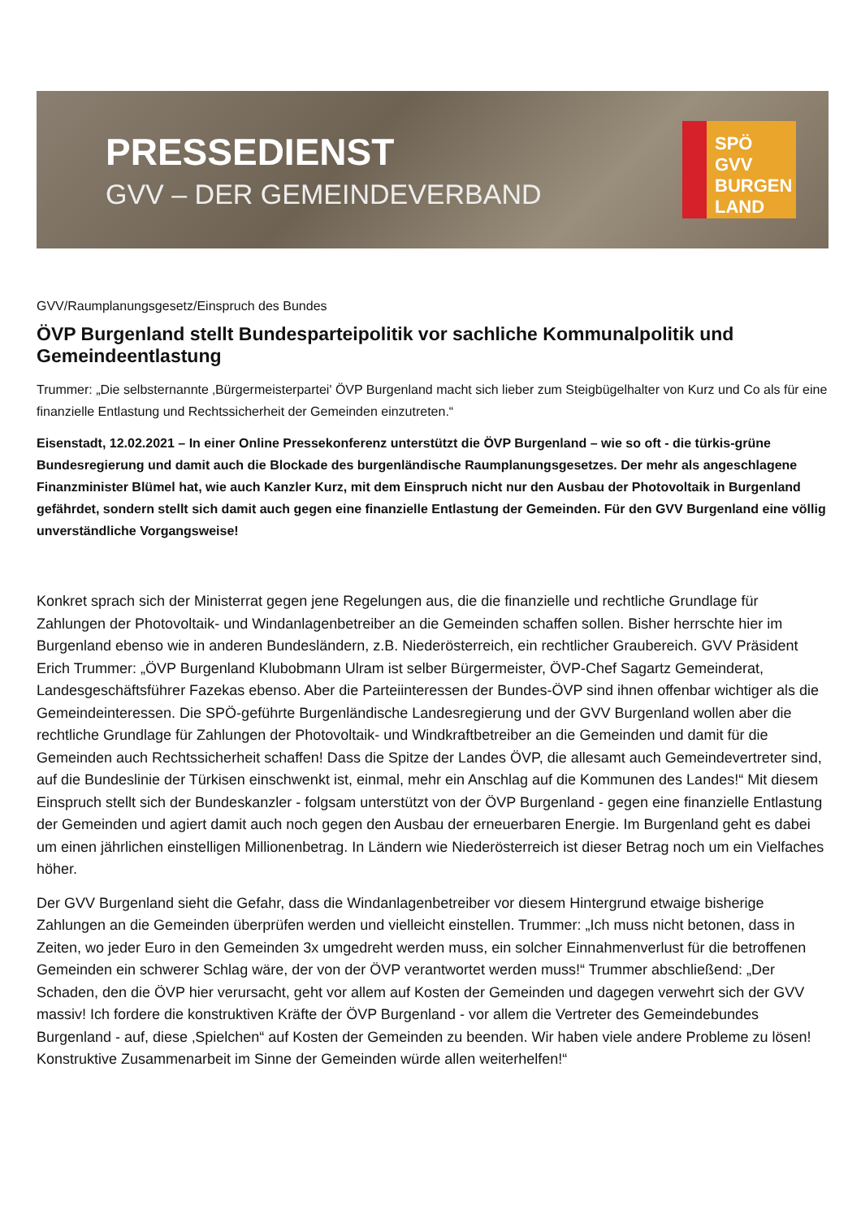PRESSEDIENST
GVV – DER GEMEINDEVERBAND
SPÖ GVV BURGEN LAND
GVV/Raumplanungsgesetz/Einspruch des Bundes
ÖVP Burgenland stellt Bundesparteipolitik vor sachliche Kommunalpolitik und Gemeindeentlastung
Trummer: „Die selbsternannte ‚Bürgermeisterpartei' ÖVP Burgenland macht sich lieber zum Steigbügelhalter von Kurz und Co als für eine finanzielle Entlastung und Rechtssicherheit der Gemeinden einzutreten.“
Eisenstadt, 12.02.2021 – In einer Online Pressekonferenz unterstützt die ÖVP Burgenland – wie so oft - die türkis-grüne Bundesregierung und damit auch die Blockade des burgenländische Raumplanungsgesetzes. Der mehr als angeschlagene Finanzminister Blümel hat, wie auch Kanzler Kurz, mit dem Einspruch nicht nur den Ausbau der Photovoltaik in Burgenland gefährdet, sondern stellt sich damit auch gegen eine finanzielle Entlastung der Gemeinden. Für den GVV Burgenland eine völlig unverständliche Vorgangsweise!
Konkret sprach sich der Ministerrat gegen jene Regelungen aus, die die finanzielle und rechtliche Grundlage für Zahlungen der Photovoltaik- und Windanlagenbetreiber an die Gemeinden schaffen sollen. Bisher herrschte hier im Burgenland ebenso wie in anderen Bundesländern, z.B. Niederösterreich, ein rechtlicher Graubereich. GVV Präsident Erich Trummer: „ÖVP Burgenland Klubobmann Ulram ist selber Bürgermeister, ÖVP-Chef Sagartz Gemeinderat, Landesgeschäftsführer Fazekas ebenso. Aber die Parteiinteressen der Bundes-ÖVP sind ihnen offenbar wichtiger als die Gemeindeinteressen. Die SPÖ-geführte Burgenländische Landesregierung und der GVV Burgenland wollen aber die rechtliche Grundlage für Zahlungen der Photovoltaik- und Windkraftbetreiber an die Gemeinden und damit für die Gemeinden auch Rechtssicherheit schaffen! Dass die Spitze der Landes ÖVP, die allesamt auch Gemeindevertreter sind, auf die Bundeslinie der Türkisen einschwenkt ist, einmal, mehr ein Anschlag auf die Kommunen des Landes!“ Mit diesem Einspruch stellt sich der Bundeskanzler - folgsam unterstützt von der ÖVP Burgenland - gegen eine finanzielle Entlastung der Gemeinden und agiert damit auch noch gegen den Ausbau der erneuerbaren Energie. Im Burgenland geht es dabei um einen jährlichen einstelligen Millionenbetrag. In Ländern wie Niederösterreich ist dieser Betrag noch um ein Vielfaches höher.
Der GVV Burgenland sieht die Gefahr, dass die Windanlagenbetreiber vor diesem Hintergrund etwaige bisherige Zahlungen an die Gemeinden überprüfen werden und vielleicht einstellen. Trummer: „Ich muss nicht betonen, dass in Zeiten, wo jeder Euro in den Gemeinden 3x umgedreht werden muss, ein solcher Einnahmenverlust für die betroffenen Gemeinden ein schwerer Schlag wäre, der von der ÖVP verantwortet werden muss!“ Trummer abschließend: „Der Schaden, den die ÖVP hier verursacht, geht vor allem auf Kosten der Gemeinden und dagegen verwehrt sich der GVV massiv! Ich fordere die konstruktiven Kräfte der ÖVP Burgenland - vor allem die Vertreter des Gemeindebundes Burgenland - auf, diese ‚Spielchen“ auf Kosten der Gemeinden zu beenden. Wir haben viele andere Probleme zu lösen! Konstruktive Zusammenarbeit im Sinne der Gemeinden würde allen weiterhelfen!“